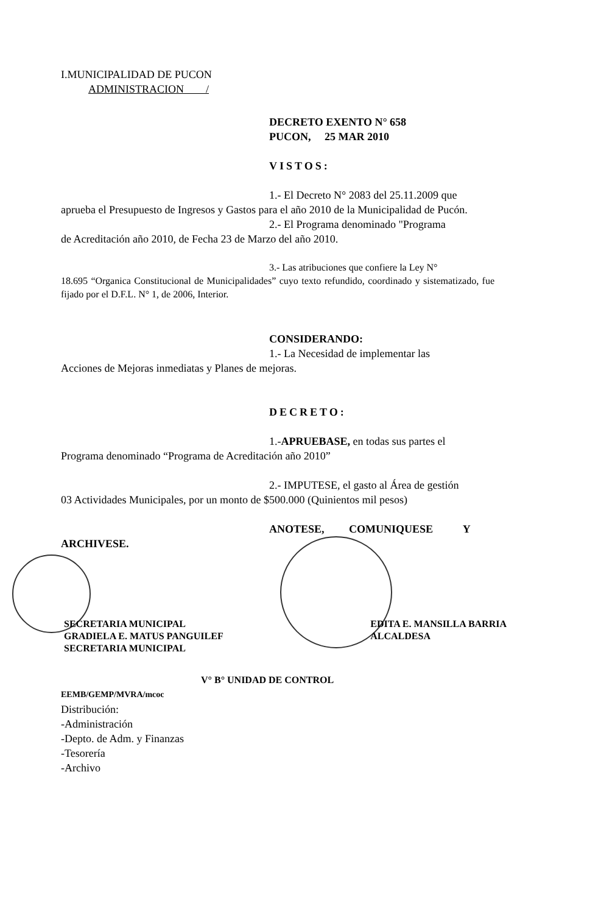I.MUNICIPALIDAD DE PUCON
ADMINISTRACION /
DECRETO EXENTO N° 658
PUCON, 25 MAR 2010
VISTOS:
1.- El Decreto N° 2083 del 25.11.2009 que
aprueba el Presupuesto de Ingresos y Gastos para el año 2010 de la Municipalidad de Pucón.
2.- El Programa denominado "Programa
de Acreditación año 2010, de Fecha 23 de Marzo del año 2010.
3.- Las atribuciones que confiere la Ley N°
18.695 “Organica Constitucional de Municipalidades” cuyo texto refundido, coordinado y sistematizado, fue fijado por el D.F.L. N° 1, de 2006, Interior.
CONSIDERANDO:
1.- La Necesidad de implementar las
Acciones de Mejoras inmediatas y Planes de mejoras.
DECRETO:
1.-APRUEBASE, en todas sus partes el
Programa denominado “Programa de Acreditación año 2010”
2.- IMPUTESE, el gasto al Área de gestión
03 Actividades Municipales, por un monto de $500.000 (Quinientos mil pesos)
ANOTESE, COMUNIQUESE Y
ARCHIVESE.
SECRETARIA MUNICIPAL
GRADIELA E. MATUS PANGUILEF
SECRETARIA MUNICIPAL
EDITA E. MANSILLA BARRIA
ALCALDESA
V° B° UNIDAD DE CONTROL
EEMB/GEMP/MVRA/mcoc
Distribución:
-Administración
-Depto. de Adm. y Finanzas
-Tesorería
-Archivo